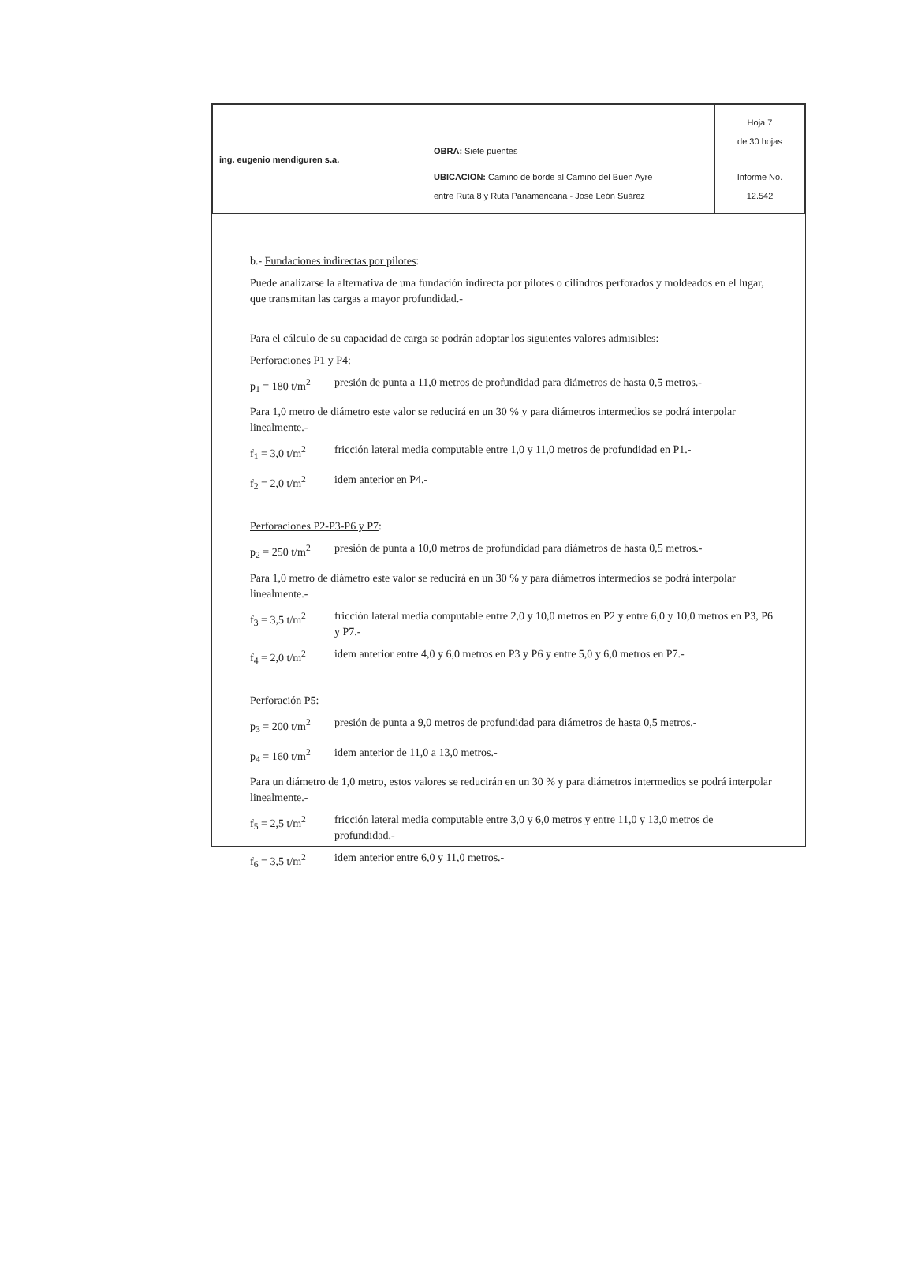| ing. eugenio mendiguren s.a. | OBRA: Siete puentes | Hoja 7 de 30 hojas |
| | UBICACION: Camino de borde al Camino del Buen Ayre entre Ruta 8 y Ruta Panamericana - José León Suárez | Informe No. 12.542 |
b.- Fundaciones indirectas por pilotes:
Puede analizarse la alternativa de una fundación indirecta por pilotes o cilindros perforados y moldeados en el lugar, que transmitan las cargas a mayor profundidad.-
Para el cálculo de su capacidad de carga se podrán adoptar los siguientes valores admisibles:
Perforaciones P1 y P4:
p<sub>1</sub> = 180 t/m<sup>2</sup> presión de punta a 11,0 metros de profundidad para diámetros de hasta 0,5 metros.-
Para 1,0 metro de diámetro este valor se reducirá en un 30 % y para diámetros intermedios se podrá interpolar linealmente.-
f<sub>1</sub> = 3,0 t/m<sup>2</sup> fricción lateral media computable entre 1,0 y 11,0 metros de profundidad en P1.-
f<sub>2</sub> = 2,0 t/m<sup>2</sup> idem anterior en P4.-
Perforaciones P2-P3-P6 y P7:
p<sub>2</sub> = 250 t/m<sup>2</sup> presión de punta a 10,0 metros de profundidad para diámetros de hasta 0,5 metros.-
Para 1,0 metro de diámetro este valor se reducirá en un 30 % y para diámetros intermedios se podrá interpolar linealmente.-
f<sub>3</sub> = 3,5 t/m<sup>2</sup> fricción lateral media computable entre 2,0 y 10,0 metros en P2 y entre 6,0 y 10,0 metros en P3, P6 y P7.-
f<sub>4</sub> = 2,0 t/m<sup>2</sup> idem anterior entre 4,0 y 6,0 metros en P3 y P6 y entre 5,0 y 6,0 metros en P7.-
Perforación P5:
p<sub>3</sub> = 200 t/m<sup>2</sup> presión de punta a 9,0 metros de profundidad para diámetros de hasta 0,5 metros.-
p<sub>4</sub> = 160 t/m<sup>2</sup> idem anterior de 11,0 a 13,0 metros.-
Para un diámetro de 1,0 metro, estos valores se reducirán en un 30 % y para diámetros intermedios se podrá interpolar linealmente.-
f<sub>5</sub> = 2,5 t/m<sup>2</sup> fricción lateral media computable entre 3,0 y 6,0 metros y entre 11,0 y 13,0 metros de profundidad.-
f<sub>6</sub> = 3,5 t/m<sup>2</sup> idem anterior entre 6,0 y 11,0 metros.-